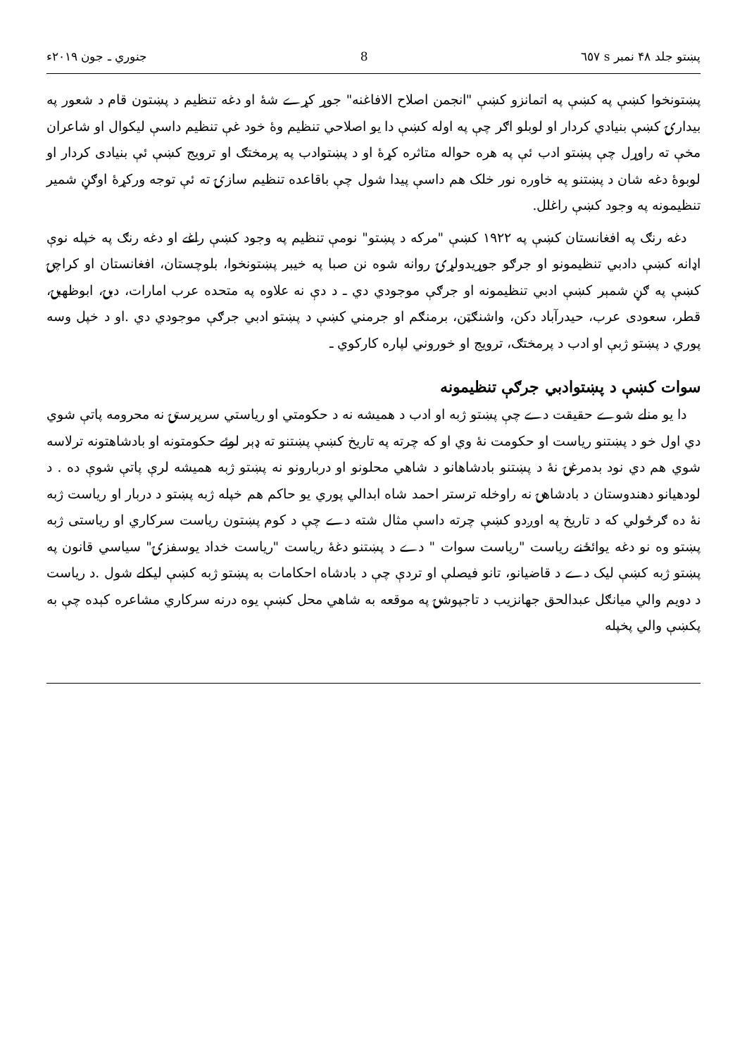پښتو جلد ۴۸ نمبر s ٦٥٧ 8 جنوري ـ جون ۲۰۱۹ء
پښتونخوا کښې په کښې په اتمانزو کښې "انجمن اصلاح الافاغنه" جوړ کړے شۀ او دغه تنظيم د پښتون قام د شعور په بيدارۍ کښې بنيادي کردار او لوبلو اګر چې په اوله کښې دا يو اصلاحي تنظيم وۀ خود غې تنظيم داسې ليکوال او شاعران مخې ته راوړل چې پښتو ادب ئې په هره حواله متاثره کړۀ او د پښتوادب په پرمختګ او ترويج کښې ئې بنيادی کردار او لوبوۀ دغه شان د پښتنو په خاوره نور خلک هم داسې پيدا شول چې باقاعده تنظيم سازۍ ته ئې توجه ورکړۀ اوګڼ شمير تنظيمونه په وجود کښې راغلل.
دغه رنګ په افغانستان کښې په ۱۹۲۲ کښې "مرکه د پښتو" نومې تنظيم په وجود کښې راغے او دغه رنګ په خپله نوې اډانه کښې دادبي تنظيمونو او جرګو جوړيدولړۍ روانه شوه نن صبا په خيبر پښتونخوا، بلوچستان، افغانستان او کراچۍ کښې په ګڼ شمېر کښې ادبي تنظيمونه او جرګې موجودي دي ـ د دې نه علاوه په متحده عرب امارات، دبۍ، ابوظهبۍ، قطر، سعودی عرب، حيدرآباد دکن، واشنګټن، برمنګم او جرمني کښې د پښتو ادبي جرګې موجودي دي .او د خپل وسه پوري د پښتو ژبې او ادب د پرمختګ، ترويج او خوروني لپاره کارکوي ـ
سوات کښې د پښتوادبي جرګې تنظيمونه
دا يو منلے شوے حقيقت دے چې پښتو ژبه او ادب د هميشه نه د حکومتي او رياستي سرپرستۍ نه محرومه پاتې شوي دي اول خو د پښتنو رياست او حکومت نۀ وي او که چرته په تاريخ کښې پښتنو ته ډېر لوئے حکومتونه او بادشاهتونه ترلاسه شوي هم دي نود بدمرغۍ نۀ د پښتنو بادشاهانو د شاهي محلونو او دربارونو نه پښتو ژبه هميشه لرې پاتې شوې ده . د لودهيانو دهندوستان د بادشاهۍ نه راوخله ترستر احمد شاه ابدالي پوري يو حاکم هم خپله ژبه پښتو د دربار او رياست ژبه نۀ ده ګرځولي که د تاريخ په اوږدو کښې چرته داسې مثال شته دے چې د کوم پښتون رياست سرکاري او رياستی ژبه پښتو وه نو دغه يوائځنے رياست "رياست سوات " دے د پښتنو دغۀ رياست "رياست خداد يوسفزۍ" سياسي قانون په پښتو ژبه کښې ليک دے د قاضيانو، تانو فيصلې او تردې چې د بادشاه احکامات به پښتو ژبه کښې ليکلے شول .د رياست د دويم والي ميانګل عبدالحق جهانزيب د تاجپوشۍ په موقعه به شاهي محل کښې يوه درنه سرکاري مشاعره کېده چې به پکښې والي پخپله